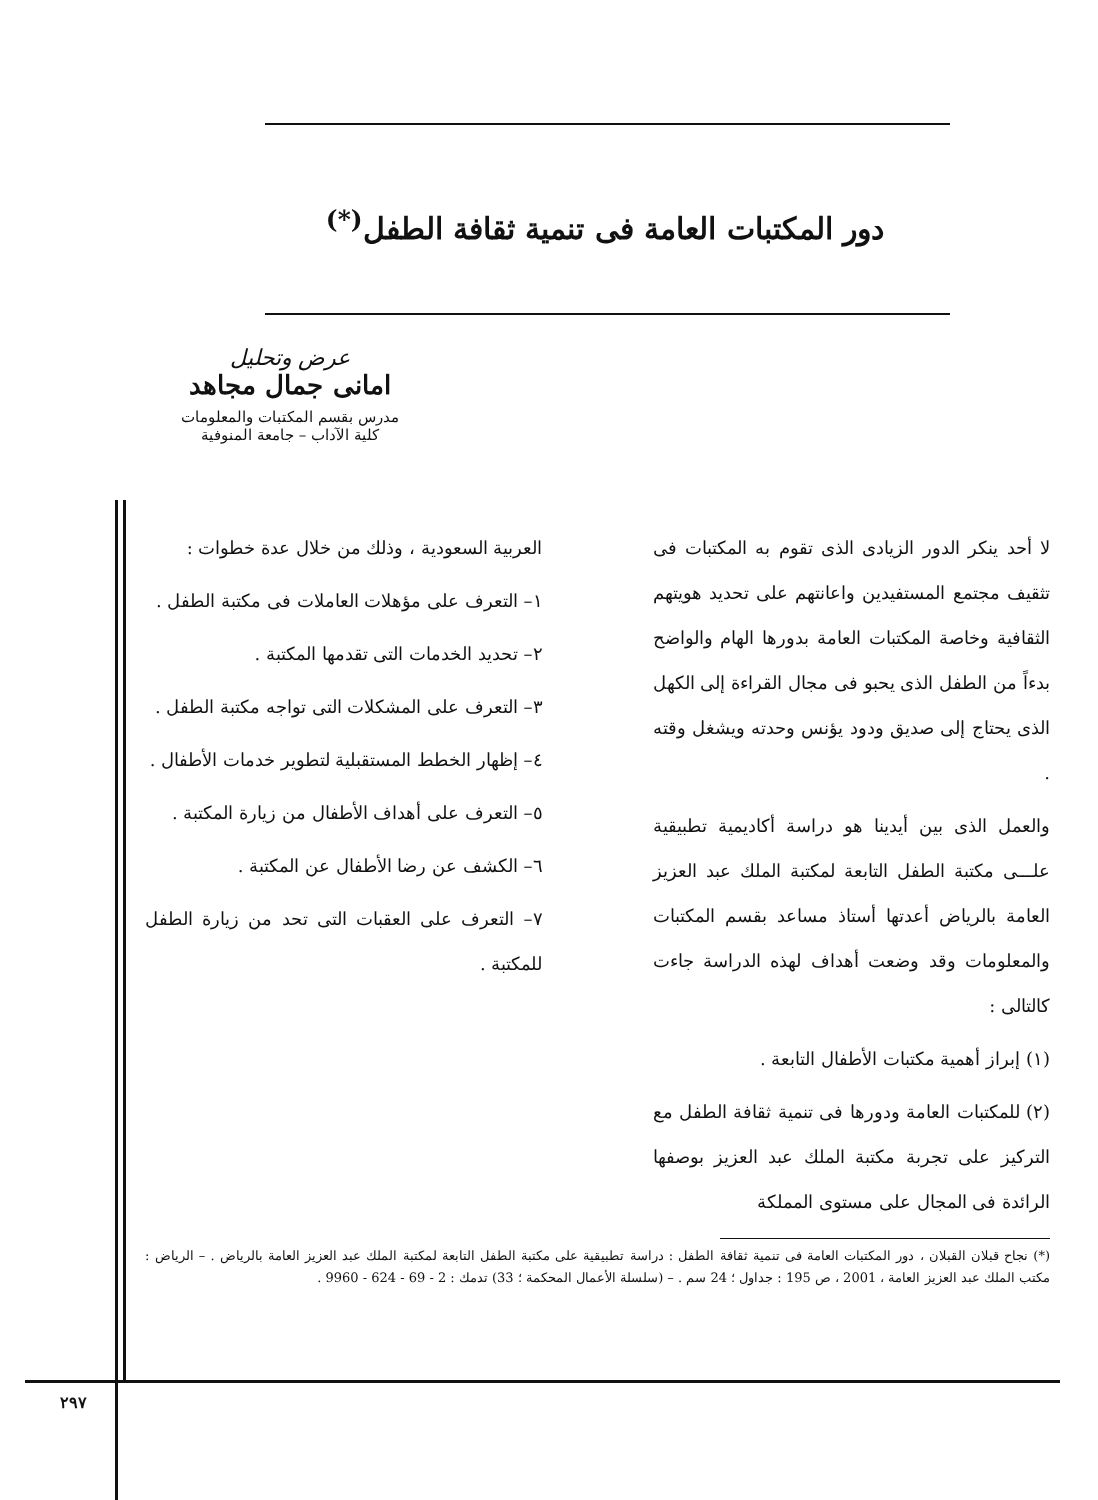دور المكتبات العامة فى تنمية ثقافة الطفل<sup>(*)</sup>
عرض وتحليل
امانى جمال مجاهد
مدرس بقسم المكتبات والمعلومات
كلية الآداب – جامعة المنوفية
لا أحد ينكر الدور الزيادى الذى تقوم به المكتبات فى تثقيف مجتمع المستفيدين واعانتهم على تحديد هويتهم الثقافية وخاصة المكتبات العامة بدورها الهام والواضح بدءاً من الطفل الذى يحبو فى مجال القراءة إلى الكهل الذى يحتاج إلى صديق ودود يؤنس وحدته ويشغل وقته .
والعمل الذى بين أيدينا هو دراسة أكاديمية تطبيقية علـــى مكتبة الطفل التابعة لمكتبة الملك عبد العزيز العامة بالرياض أعدتها أستاذ مساعد بقسم المكتبات والمعلومات وقد وضعت أهداف لهذه الدراسة جاءت كالتالى :
(١) إبراز أهمية مكتبات الأطفال التابعة .
(٢) للمكتبات العامة ودورها فى تنمية ثقافة الطفل مع التركيز على تجربة مكتبة الملك عبد العزيز بوصفها الرائدة فى المجال على مستوى المملكة
العربية السعودية ، وذلك من خلال عدة خطوات :
١– التعرف على مؤهلات العاملات فى مكتبة الطفل .
٢– تحديد الخدمات التى تقدمها المكتبة .
٣– التعرف على المشكلات التى تواجه مكتبة الطفل .
٤– إظهار الخطط المستقبلية لتطوير خدمات الأطفال .
٥– التعرف على أهداف الأطفال من زيارة المكتبة .
٦– الكشف عن رضا الأطفال عن المكتبة .
٧– التعرف على العقبات التى تحد من زيارة الطفل للمكتبة .
(*) نجاح قبلان القبلان ، دور المكتبات العامة فى تنمية ثقافة الطفل : دراسة تطبيقية على مكتبة الطفل التابعة لمكتبة الملك عبد العزيز العامة بالرياض . – الرياض : مكتب الملك عبد العزيز العامة ، 2001 ، ص 195 : جداول ؛ 24 سم . – (سلسلة الأعمال المحكمة ؛ 33) تدمك : 2 - 69 - 624 - 9960 .
٢٩٧